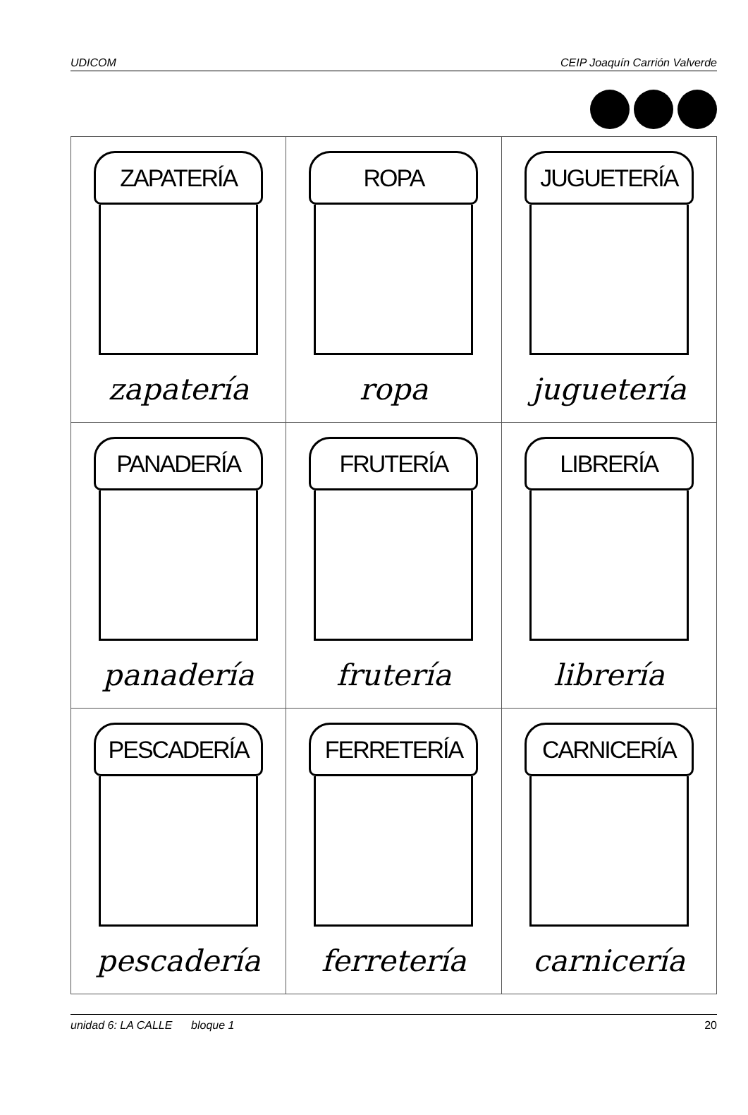UDICOM CEIP Joaquín Carrión Valverde
| ZAPATERÍA zapatería | ROPA ropa | JUGUETERÍA juguetería |
| PANADERÍA panadería | FRUTERÍA frutería | LIBRERÍA librería |
| PESCADERÍA pescadería | FERRETERÍA ferretería | CARNICERÍA carnicería |
unidad 6: LA CALLE bloque 1 20